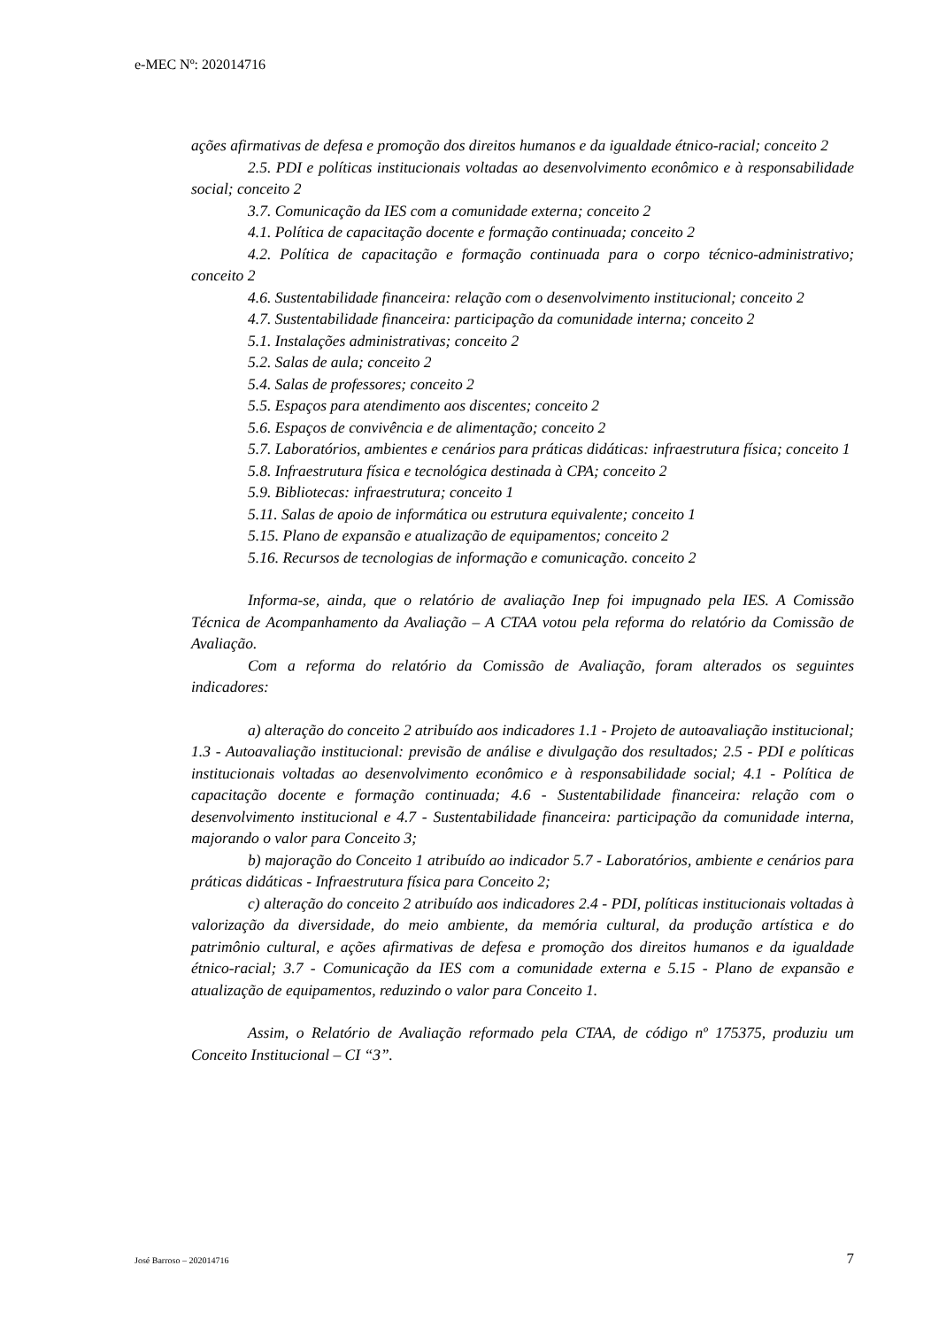e-MEC Nº: 202014716
ações afirmativas de defesa e promoção dos direitos humanos e da igualdade étnico-racial; conceito 2
2.5. PDI e políticas institucionais voltadas ao desenvolvimento econômico e à responsabilidade social; conceito 2
3.7. Comunicação da IES com a comunidade externa; conceito 2
4.1. Política de capacitação docente e formação continuada; conceito 2
4.2. Política de capacitação e formação continuada para o corpo técnico-administrativo; conceito 2
4.6. Sustentabilidade financeira: relação com o desenvolvimento institucional; conceito 2
4.7. Sustentabilidade financeira: participação da comunidade interna; conceito 2
5.1. Instalações administrativas; conceito 2
5.2. Salas de aula; conceito 2
5.4. Salas de professores; conceito 2
5.5. Espaços para atendimento aos discentes; conceito 2
5.6. Espaços de convivência e de alimentação; conceito 2
5.7. Laboratórios, ambientes e cenários para práticas didáticas: infraestrutura física; conceito 1
5.8. Infraestrutura física e tecnológica destinada à CPA; conceito 2
5.9. Bibliotecas: infraestrutura; conceito 1
5.11. Salas de apoio de informática ou estrutura equivalente; conceito 1
5.15. Plano de expansão e atualização de equipamentos; conceito 2
5.16. Recursos de tecnologias de informação e comunicação. conceito 2
Informa-se, ainda, que o relatório de avaliação Inep foi impugnado pela IES. A Comissão Técnica de Acompanhamento da Avaliação – A CTAA votou pela reforma do relatório da Comissão de Avaliação.
Com a reforma do relatório da Comissão de Avaliação, foram alterados os seguintes indicadores:
a) alteração do conceito 2 atribuído aos indicadores 1.1 - Projeto de autoavaliação institucional; 1.3 - Autoavaliação institucional: previsão de análise e divulgação dos resultados; 2.5 - PDI e políticas institucionais voltadas ao desenvolvimento econômico e à responsabilidade social; 4.1 - Política de capacitação docente e formação continuada; 4.6 - Sustentabilidade financeira: relação com o desenvolvimento institucional e 4.7 - Sustentabilidade financeira: participação da comunidade interna, majorando o valor para Conceito 3;
b) majoração do Conceito 1 atribuído ao indicador 5.7 - Laboratórios, ambiente e cenários para práticas didáticas - Infraestrutura física para Conceito 2;
c) alteração do conceito 2 atribuído aos indicadores 2.4 - PDI, políticas institucionais voltadas à valorização da diversidade, do meio ambiente, da memória cultural, da produção artística e do patrimônio cultural, e ações afirmativas de defesa e promoção dos direitos humanos e da igualdade étnico-racial; 3.7 - Comunicação da IES com a comunidade externa e 5.15 - Plano de expansão e atualização de equipamentos, reduzindo o valor para Conceito 1.
Assim, o Relatório de Avaliação reformado pela CTAA, de código nº 175375, produziu um Conceito Institucional – CI “3”.
José Barroso – 202014716 7